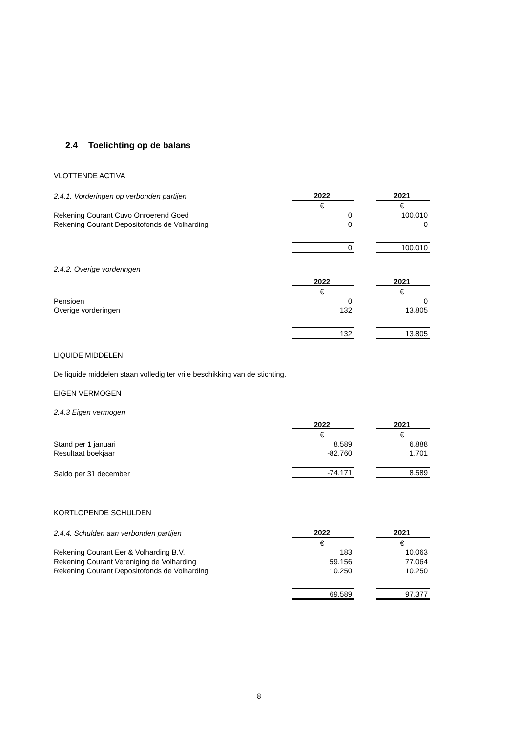2.4 Toelichting op de balans
VLOTTENDE ACTIVA
| 2.4.1. Vorderingen op verbonden partijen | 2022 | | 2021 |
| | € | | € |
| Rekening Courant Cuvo Onroerend Goed | 0 | | 100.010 |
| Rekening Courant Depositofonds de Volharding | 0 | | 0 |
| | 0 | | 100.010 |
2.4.2. Overige vorderingen
| | 2022 | | 2021 |
| | € | | € |
| Pensioen | 0 | | 0 |
| Overige vorderingen | 132 | | 13.805 |
| | 132 | | 13.805 |
LIQUIDE MIDDELEN
De liquide middelen staan volledig ter vrije beschikking van de stichting.
EIGEN VERMOGEN
2.4.3 Eigen vermogen
| | 2022 | | 2021 |
| | € | | € |
| Stand per 1 januari | 8.589 | | 6.888 |
| Resultaat boekjaar | -82.760 | | 1.701 |
| Saldo per 31 december | -74.171 | | 8.589 |
KORTLOPENDE SCHULDEN
| 2.4.4. Schulden aan verbonden partijen | 2022 | | 2021 |
| | € | | € |
| Rekening Courant Eer & Volharding B.V. | 183 | | 10.063 |
| Rekening Courant Vereniging de Volharding | 59.156 | | 77.064 |
| Rekening Courant Depositofonds de Volharding | 10.250 | | 10.250 |
| | 69.589 | | 97.377 |
8